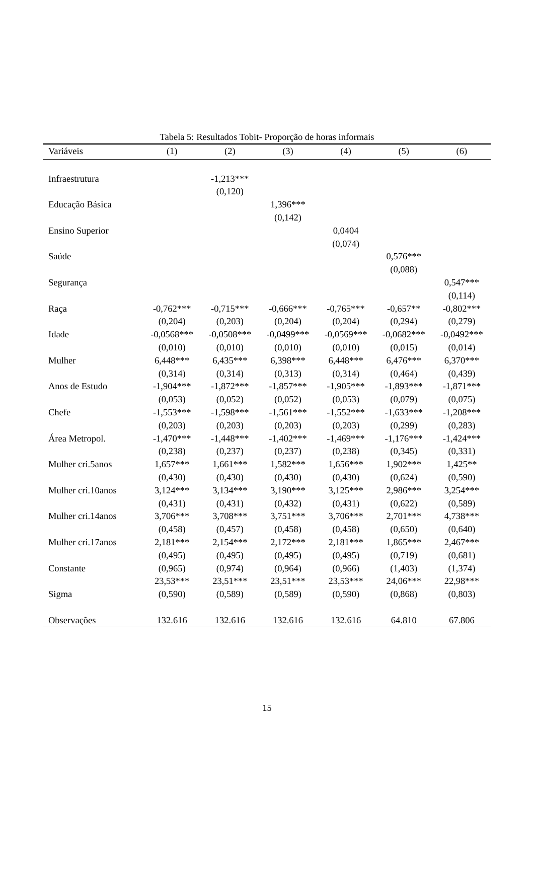Tabela 5: Resultados Tobit- Proporção de horas informais
| Variáveis | (1) | (2) | (3) | (4) | (5) | (6) |
| --- | --- | --- | --- | --- | --- | --- |
| Infraestrutura | | -1,213*** | | | | |
| | | (0,120) | | | | |
| Educação Básica | | | 1,396*** | | | |
| | | | (0,142) | | | |
| Ensino Superior | | | | 0,0404 | | |
| | | | | (0,074) | | |
| Saúde | | | | | 0,576*** | |
| | | | | | (0,088) | |
| Segurança | | | | | | 0,547*** |
| | | | | | | (0,114) |
| Raça | -0,762*** | -0,715*** | -0,666*** | -0,765*** | -0,657** | -0,802*** |
| | (0,204) | (0,203) | (0,204) | (0,204) | (0,294) | (0,279) |
| Idade | -0,0568*** | -0,0508*** | -0,0499*** | -0,0569*** | -0,0682*** | -0,0492*** |
| | (0,010) | (0,010) | (0,010) | (0,010) | (0,015) | (0,014) |
| Mulher | 6,448*** | 6,435*** | 6,398*** | 6,448*** | 6,476*** | 6,370*** |
| | (0,314) | (0,314) | (0,313) | (0,314) | (0,464) | (0,439) |
| Anos de Estudo | -1,904*** | -1,872*** | -1,857*** | -1,905*** | -1,893*** | -1,871*** |
| | (0,053) | (0,052) | (0,052) | (0,053) | (0,079) | (0,075) |
| Chefe | -1,553*** | -1,598*** | -1,561*** | -1,552*** | -1,633*** | -1,208*** |
| | (0,203) | (0,203) | (0,203) | (0,203) | (0,299) | (0,283) |
| Área Metropol. | -1,470*** | -1,448*** | -1,402*** | -1,469*** | -1,176*** | -1,424*** |
| | (0,238) | (0,237) | (0,237) | (0,238) | (0,345) | (0,331) |
| Mulher cri.5anos | 1,657*** | 1,661*** | 1,582*** | 1,656*** | 1,902*** | 1,425** |
| | (0,430) | (0,430) | (0,430) | (0,430) | (0,624) | (0,590) |
| Mulher cri.10anos | 3,124*** | 3,134*** | 3,190*** | 3,125*** | 2,986*** | 3,254*** |
| | (0,431) | (0,431) | (0,432) | (0,431) | (0,622) | (0,589) |
| Mulher cri.14anos | 3,706*** | 3,708*** | 3,751*** | 3,706*** | 2,701*** | 4,738*** |
| | (0,458) | (0,457) | (0,458) | (0,458) | (0,650) | (0,640) |
| Mulher cri.17anos | 2,181*** | 2,154*** | 2,172*** | 2,181*** | 1,865*** | 2,467*** |
| | (0,495) | (0,495) | (0,495) | (0,495) | (0,719) | (0,681) |
| Constante | (0,965) | (0,974) | (0,964) | (0,966) | (1,403) | (1,374) |
| | 23,53*** | 23,51*** | 23,51*** | 23,53*** | 24,06*** | 22,98*** |
| Sigma | (0,590) | (0,589) | (0,589) | (0,590) | (0,868) | (0,803) |
| Observações | 132.616 | 132.616 | 132.616 | 132.616 | 64.810 | 67.806 |
15